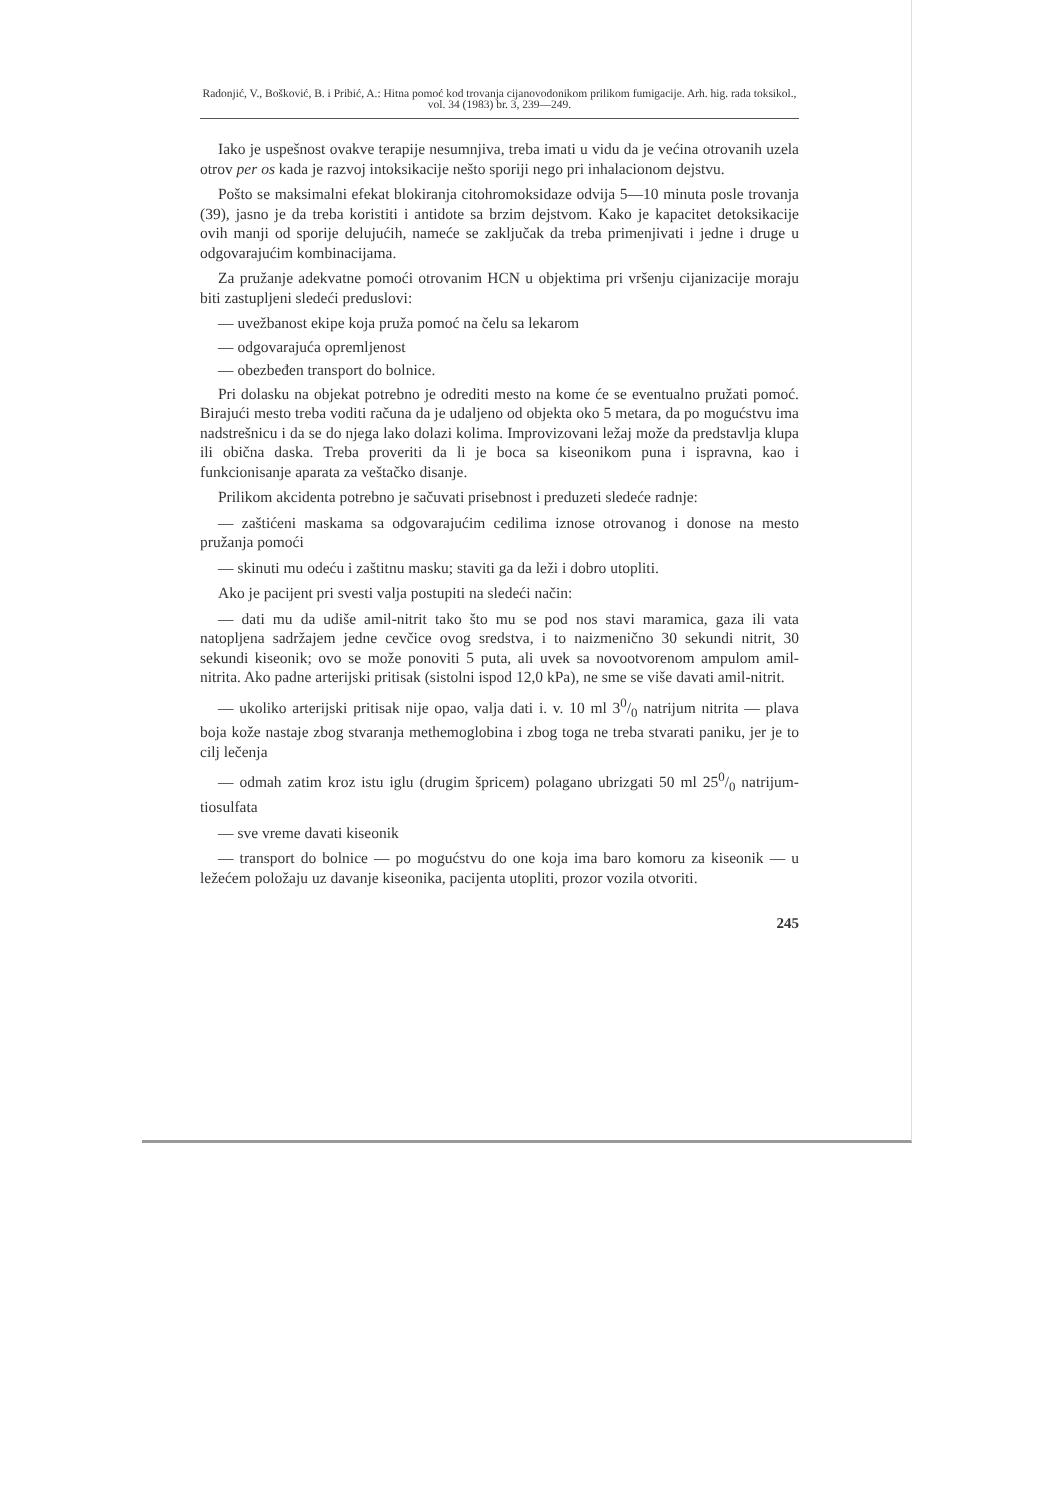Radonjić, V., Bošković, B. i Pribić, A.: Hitna pomoć kod trovanja cijanovodonikom prilikom fumigacije. Arh. hig. rada toksikol., vol. 34 (1983) br. 3, 239—249.
Iako je uspešnost ovakve terapije nesumnjiva, treba imati u vidu da je većina otrovanih uzela otrov per os kada je razvoj intoksikacije nešto sporiji nego pri inhalacionom dejstvu.
Pošto se maksimalni efekat blokiranja citohromoksidaze odvija 5—10 minuta posle trovanja (39), jasno je da treba koristiti i antidote sa brzim dejstvom. Kako je kapacitet detoksikacije ovih manji od sporije delujućih, nameće se zaključak da treba primenjivati i jedne i druge u odgovarajućim kombinacijama.
Za pružanje adekvatne pomoći otrovanim HCN u objektima pri vršenju cijanizacije moraju biti zastupljeni sledeći preduslovi:
— uvežbanost ekipe koja pruža pomoć na čelu sa lekarom
— odgovarajuća opremljenost
— obezbeđen transport do bolnice.
Pri dolasku na objekat potrebno je odrediti mesto na kome će se eventualno pružati pomoć. Birajući mesto treba voditi računa da je udaljeno od objekta oko 5 metara, da po mogućstvu ima nadstrešnicu i da se do njega lako dolazi kolima. Improvizovani ležaj može da predstavlja klupa ili obična daska. Treba proveriti da li je boca sa kiseonikom puna i ispravna, kao i funkcionisanje aparata za veštačko disanje.
Prilikom akcidenta potrebno je sačuvati prisebnost i preduzeti sledeće radnje:
— zaštićeni maskama sa odgovarajućim cedilima iznose otrovanog i donose na mesto pružanja pomoći
— skinuti mu odeću i zaštitnu masku; staviti ga da leži i dobro utopliti.
Ako je pacijent pri svesti valja postupiti na sledeći način:
— dati mu da udiše amil-nitrit tako što mu se pod nos stavi maramica, gaza ili vata natopljena sadržajem jedne cevčice ovog sredstva, i to naizmenično 30 sekundi nitrit, 30 sekundi kiseonik; ovo se može ponoviti 5 puta, ali uvek sa novootvorenom ampulom amil-nitrita. Ako padne arterijski pritisak (sistolni ispod 12,0 kPa), ne sme se više davati amil-nitrit.
— ukoliko arterijski pritisak nije opao, valja dati i. v. 10 ml 30/0 natrijum nitrita — plava boja kože nastaje zbog stvaranja methemoglobina i zbog toga ne treba stvarati paniku, jer je to cilj lečenja
— odmah zatim kroz istu iglu (drugim špricem) polagano ubrizgati 50 ml 250/0 natrijum-tiosulfata
— sve vreme davati kiseonik
— transport do bolnice — po mogućstvu do one koja ima baro komoru za kiseonik — u ležećem položaju uz davanje kiseonika, pacijenta utopliti, prozor vozila otvoriti.
245